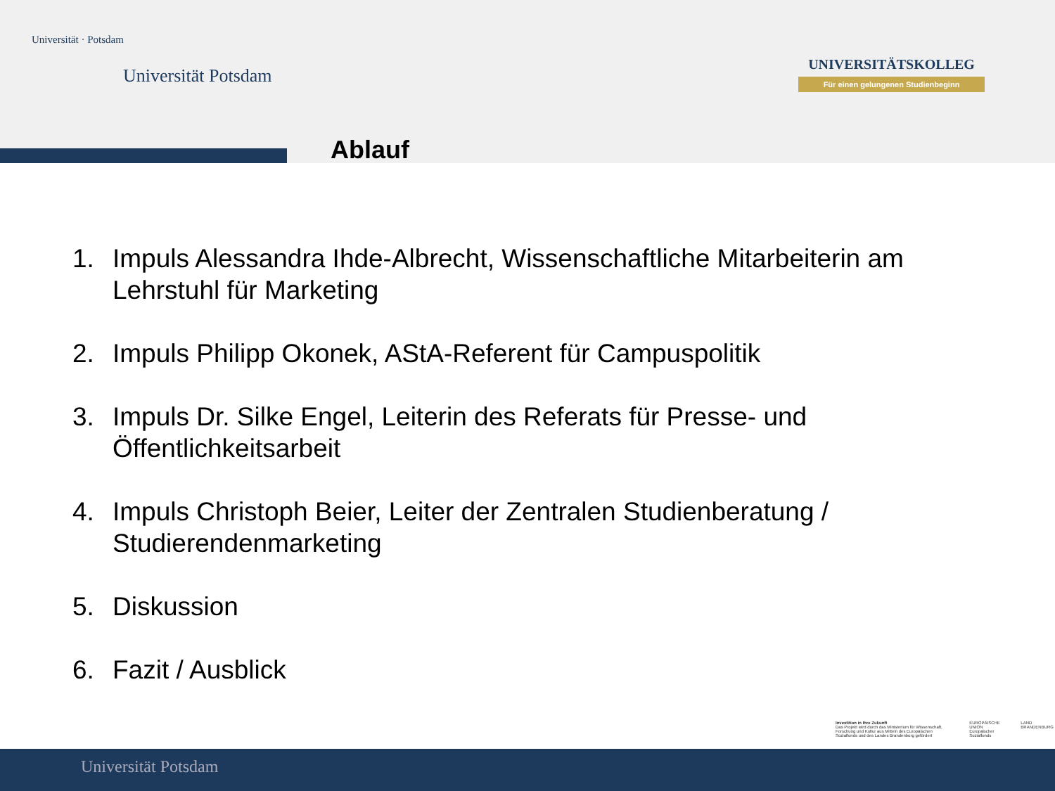Universität · Potsdam
Universität Potsdam
UNIVERSITÄTSKOLLEG
Für einen gelungenen Studienbeginn
Ablauf
1. Impuls Alessandra Ihde-Albrecht, Wissenschaftliche Mitarbeiterin am Lehrstuhl für Marketing
2. Impuls Philipp Okonek, AStA-Referent für Campuspolitik
3. Impuls Dr. Silke Engel, Leiterin des Referats für Presse- und Öffentlichkeitsarbeit
4. Impuls Christoph Beier, Leiter der Zentralen Studienberatung / Studierendenmarketing
5. Diskussion
6. Fazit / Ausblick
Investition in Ihre Zukunft
Das Projekt wird durch das Ministerium für Wissenschaft, Forschung und Kultur aus Mitteln des Europäischen Sozialfonds und des Landes Brandenburg gefördert
EUROPÄISCHE UNION Europäischer Sozialfonds
LAND BRANDENBURG
Universität Potsdam